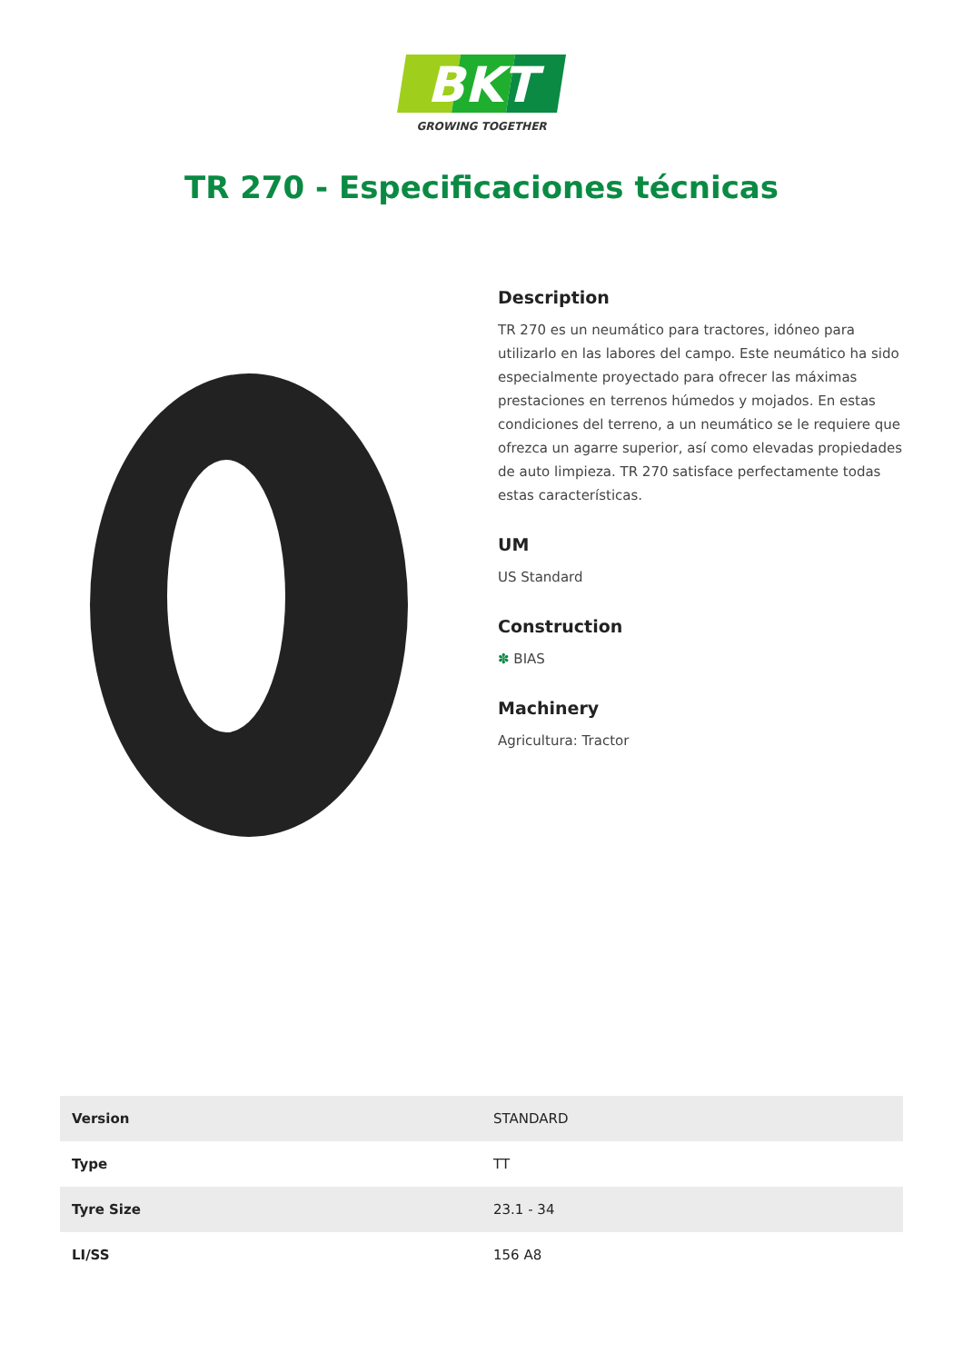BKT
GROWING TOGETHER
TR 270 - Especificaciones técnicas
Description
TR 270 es un neumático para tractores, idóneo para utilizarlo en las labores del campo. Este neumático ha sido especialmente proyectado para ofrecer las máximas prestaciones en terrenos húmedos y mojados. En estas condiciones del terreno, a un neumático se le requiere que ofrezca un agarre superior, así como elevadas propiedades de auto limpieza. TR 270 satisface perfectamente todas estas características.
UM
US Standard
Construction
✽ BIAS
Machinery
Agricultura: Tractor
| Version | STANDARD |
| Type | TT |
| Tyre Size | 23.1 - 34 |
| LI/SS | 156 A8 |